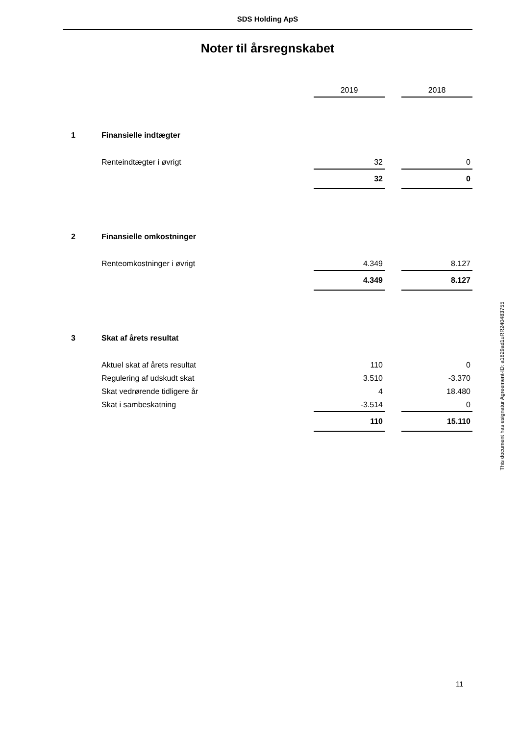SDS Holding ApS
Noter til årsregnskabet
| | | 2019 | | 2018 |
| 1 | Finansielle indtægter | | | |
| | Renteindtægter i øvrigt | 32 | | 0 |
| | | 32 | | 0 |
| 2 | Finansielle omkostninger | | | |
| | Renteomkostninger i øvrigt | 4.349 | | 8.127 |
| | | 4.349 | | 8.127 |
| 3 | Skat af årets resultat | | | |
| | Aktuel skat af årets resultat | 110 | | 0 |
| | Regulering af udskudt skat | 3.510 | | -3.370 |
| | Skat vedrørende tidligere år | 4 | | 18.480 |
| | Skat i sambeskatning | -3.514 | | 0 |
| | | 110 | | 15.110 |
This document has esignatur Agreement-ID: a1829ad1uRR240483755
11